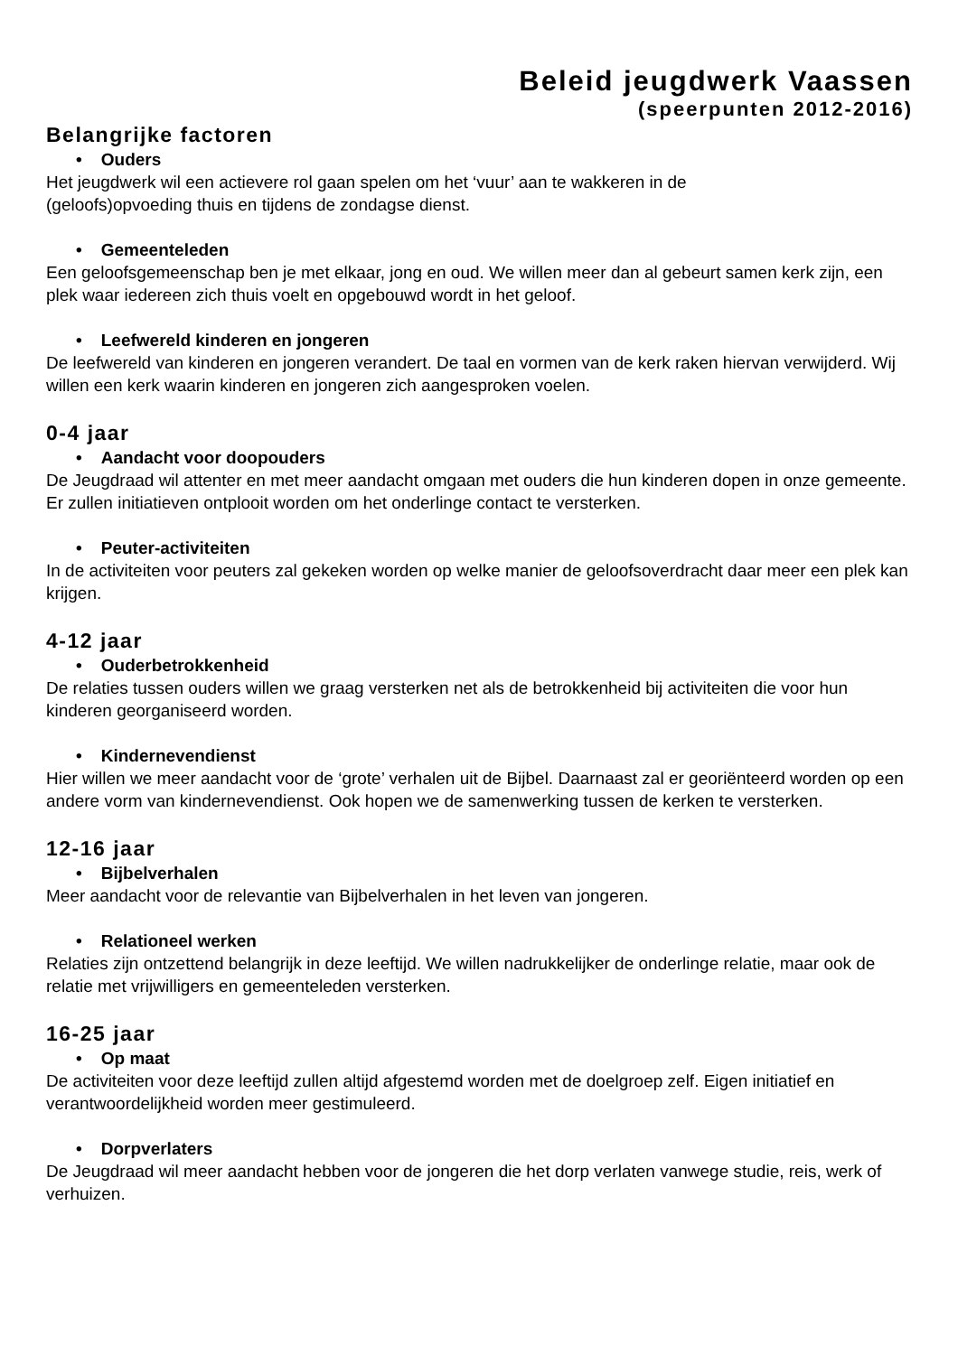Beleid jeugdwerk Vaassen
(speerpunten 2012-2016)
Belangrijke factoren
• Ouders
Het jeugdwerk wil een actievere rol gaan spelen om het ‘vuur’ aan te wakkeren in de
(geloofs)opvoeding thuis en tijdens de zondagse dienst.
• Gemeenteleden
Een geloofsgemeenschap ben je met elkaar, jong en oud. We willen meer dan al gebeurt samen kerk zijn, een plek waar iedereen zich thuis voelt en opgebouwd wordt in het geloof.
• Leefwereld kinderen en jongeren
De leefwereld van kinderen en jongeren verandert. De taal en vormen van de kerk raken hiervan verwijderd. Wij willen een kerk waarin kinderen en jongeren zich aangesproken voelen.
0-4 jaar
• Aandacht voor doopouders
De Jeugdraad wil attenter en met meer aandacht omgaan met ouders die hun kinderen dopen in onze gemeente. Er zullen initiatieven ontplooit worden om het onderlinge contact te versterken.
• Peuter-activiteiten
In de activiteiten voor peuters zal gekeken worden op welke manier de geloofsoverdracht daar meer een plek kan krijgen.
4-12 jaar
• Ouderbetrokkenheid
De relaties tussen ouders willen we graag versterken net als de betrokkenheid bij activiteiten die voor hun kinderen georganiseerd worden.
• Kindernevendienst
Hier willen we meer aandacht voor de ‘grote’ verhalen uit de Bijbel. Daarnaast zal er georiënteerd worden op een andere vorm van kindernevendienst. Ook hopen we de samenwerking tussen de kerken te versterken.
12-16 jaar
• Bijbelverhalen
Meer aandacht voor de relevantie van Bijbelverhalen in het leven van jongeren.
• Relationeel werken
Relaties zijn ontzettend belangrijk in deze leeftijd. We willen nadrukkelijker de onderlinge relatie, maar ook de relatie met vrijwilligers en gemeenteleden versterken.
16-25 jaar
• Op maat
De activiteiten voor deze leeftijd zullen altijd afgestemd worden met de doelgroep zelf. Eigen initiatief en verantwoordelijkheid worden meer gestimuleerd.
• Dorpverlaters
De Jeugdraad wil meer aandacht hebben voor de jongeren die het dorp verlaten vanwege studie, reis, werk of verhuizen.